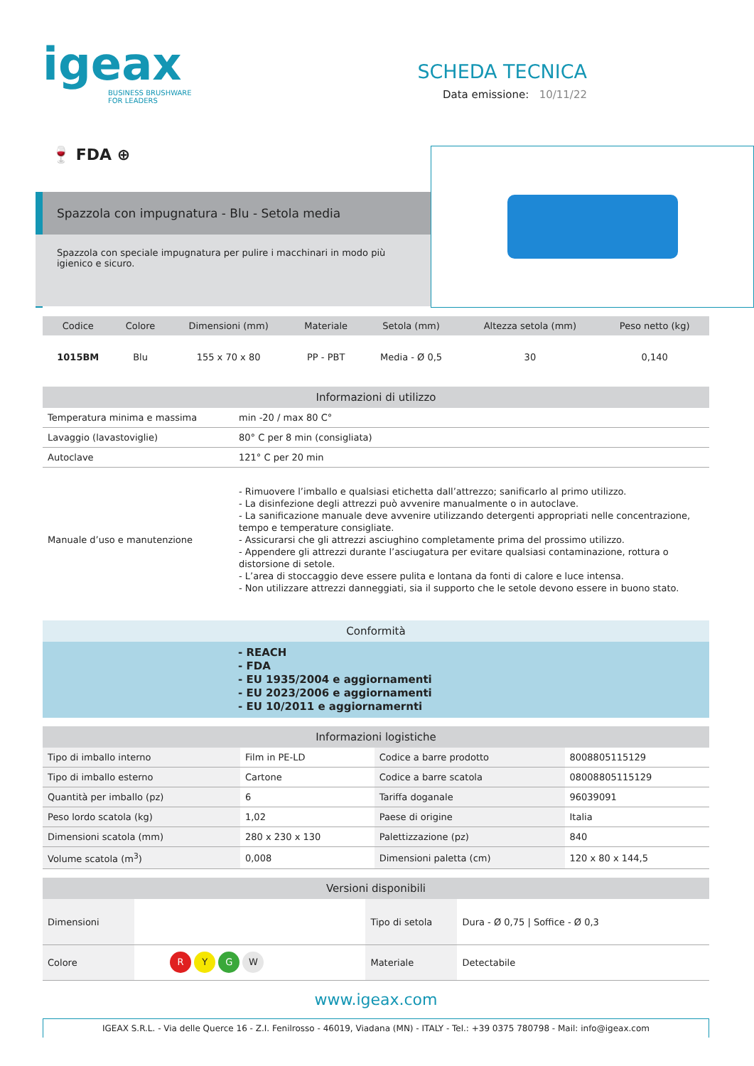igeax
BUSINESS BRUSHWARE
FOR LEADERS
SCHEDA TECNICA
Data emissione: 10/11/22
🍷 FDA ⊕
Spazzola con impugnatura - Blu - Setola media
Spazzola con speciale impugnatura per pulire i macchinari in modo più igienico e sicuro.
| Codice | Colore | Dimensioni (mm) | Materiale | Setola (mm) | Altezza setola (mm) | Peso netto (kg) |
| --- | --- | --- | --- | --- | --- | --- |
| 1015BM | Blu | 155 x 70 x 80 | PP - PBT | Media - Ø 0,5 | 30 | 0,140 |
| Informazioni di utilizzo | |
| --- | --- |
| Temperatura minima e massima | min -20 / max 80 C° |
| Lavaggio (lavastoviglie) | 80° C per 8 min (consigliata) |
| Autoclave | 121° C per 20 min |
| Manuale d’uso e manutenzione | - Rimuovere l’imballo e qualsiasi etichetta dall’attrezzo; sanificarlo al primo utilizzo. - La disinfezione degli attrezzi può avvenire manualmente o in autoclave. - La sanificazione manuale deve avvenire utilizzando detergenti appropriati nelle concentrazione, tempo e temperature consigliate. - Assicurarsi che gli attrezzi asciughino completamente prima del prossimo utilizzo. - Appendere gli attrezzi durante l’asciugatura per evitare qualsiasi contaminazione, rottura o distorsione di setole. - L’area di stoccaggio deve essere pulita e lontana da fonti di calore e luce intensa. - Non utilizzare attrezzi danneggiati, sia il supporto che le setole devono essere in buono stato. |
Conformità
- REACH
- FDA
- EU 1935/2004 e aggiornamenti
- EU 2023/2006 e aggiornamenti
- EU 10/2011 e aggiornamernti
| Informazioni logistiche | | | |
| --- | --- | --- | --- |
| Tipo di imballo interno | Film in PE-LD | Codice a barre prodotto | 8008805115129 |
| Tipo di imballo esterno | Cartone | Codice a barre scatola | 08008805115129 |
| Quantità per imballo (pz) | 6 | Tariffa doganale | 96039091 |
| Peso lordo scatola (kg) | 1,02 | Paese di origine | Italia |
| Dimensioni scatola (mm) | 280 x 230 x 130 | Palettizzazione (pz) | 840 |
| Volume scatola (m<sup>3</sup>) | 0,008 | Dimensioni paletta (cm) | 120 x 80 x 144,5 |
| Versioni disponibili | | | |
| --- | --- | --- | --- |
| Dimensioni | | Tipo di setola | Dura - Ø 0,75 / Soffice - Ø 0,3 |
| Colore | R Y G W | Materiale | Detectabile |
www.igeax.com
IGEAX S.R.L. - Via delle Querce 16 - Z.I. Fenilrosso - 46019, Viadana (MN) - ITALY - Tel.: +39 0375 780798 - Mail: info@igeax.com